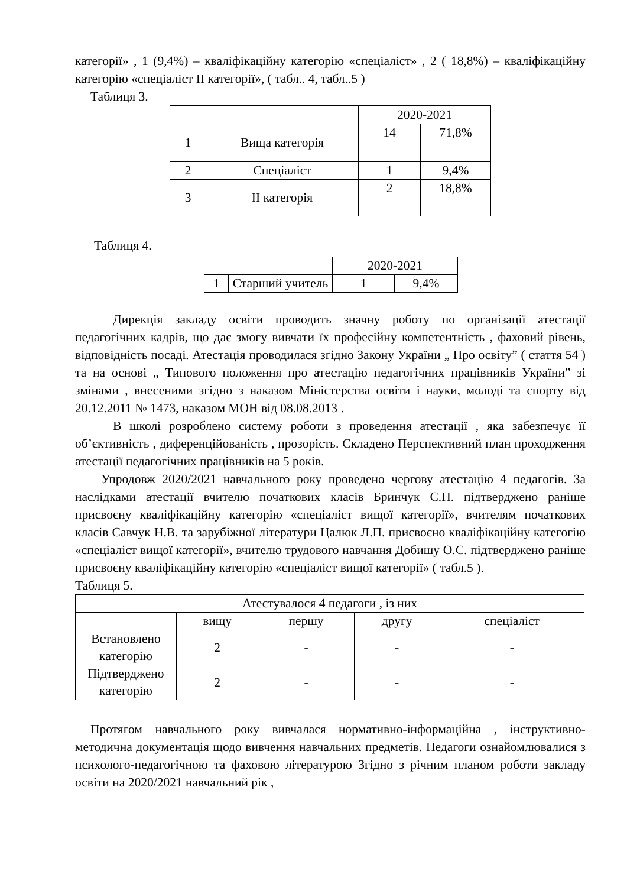категорії» , 1 (9,4%) – кваліфікаційну категорію «спеціаліст» , 2 ( 18,8%) – кваліфікаційну категорію «спеціаліст ІІ категорії», ( табл.. 4, табл..5 )
Таблиця 3.
| | | 2020-2021 | |
| 1 | Вища категорія | 14 | 71,8% |
| 2 | Спеціаліст | 1 | 9,4% |
| 3 | ІІ категорія | 2 | 18,8% |
Таблиця 4.
| | | 2020-2021 | |
| 1 | Старший учитель | 1 | 9,4% |
Дирекція закладу освіти проводить значну роботу по організації атестації педагогічних кадрів, що дає змогу вивчати їх професійну компетентність , фаховий рівень, відповідність посаді. Атестація проводилася згідно Закону України „ Про освіту” ( стаття 54 ) та на основі „ Типового положення про атестацію педагогічних працівників України” зі змінами , внесеними згідно з наказом Міністерства освіти і науки, молоді та спорту від 20.12.2011 № 1473, наказом МОН від 08.08.2013 .
В школі розроблено систему роботи з проведення атестації , яка забезпечує її об’єктивність , диференційованість , прозорість. Складено Перспективний план проходження атестації педагогічних працівників на 5 років.
Упродовж 2020/2021 навчального року проведено чергову атестацію 4 педагогів. За наслідками атестації вчителю початкових класів Бринчук С.П. підтверджено раніше присвоєну кваліфікаційну категорію «спеціаліст вищої категорії», вчителям початкових класів Савчук Н.В. та зарубіжної літератури Цалюк Л.П. присвоєно кваліфікаційну категогію «спеціаліст вищої категорії», вчителю трудового навчання Добишу О.С. підтверджено раніше присвоєну кваліфікаційну категорію «спеціаліст вищої категорії» ( табл.5 ).
Таблиця 5.
| Атестувалося 4 педагоги , із них | | | | |
| | вищу | першу | другу | спеціаліст |
| Встановлено категорію | 2 | - | - | - |
| Підтверджено категорію | 2 | - | - | - |
Протягом навчального року вивчалася нормативно-інформаційна , інструктивно-методична документація щодо вивчення навчальних предметів. Педагоги ознайомлювалися з психолого-педагогічною та фаховою літературою Згідно з річним планом роботи закладу освіти на 2020/2021 навчальний рік ,